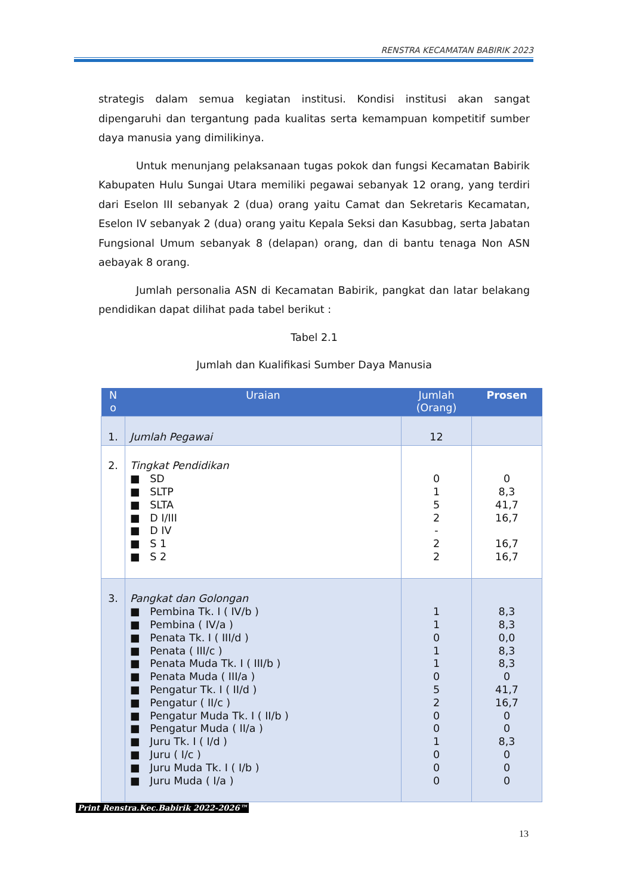RENSTRA KECAMATAN BABIRIK 2023
strategis dalam semua kegiatan institusi. Kondisi institusi akan sangat dipengaruhi dan tergantung pada kualitas serta kemampuan kompetitif sumber daya manusia yang dimilikinya.
Untuk menunjang pelaksanaan tugas pokok dan fungsi Kecamatan Babirik Kabupaten Hulu Sungai Utara memiliki pegawai sebanyak 12 orang, yang terdiri dari Eselon III sebanyak 2 (dua) orang yaitu Camat dan Sekretaris Kecamatan, Eselon IV sebanyak 2 (dua) orang yaitu Kepala Seksi dan Kasubbag, serta Jabatan Fungsional Umum sebanyak 8 (delapan) orang, dan di bantu tenaga Non ASN aebayak 8 orang.
Jumlah personalia ASN di Kecamatan Babirik, pangkat dan latar belakang pendidikan dapat dilihat pada tabel berikut :
Tabel 2.1
Jumlah dan Kualifikasi Sumber Daya Manusia
| N o | Uraian | Jumlah (Orang) | Prosen |
| --- | --- | --- | --- |
| 1. | Jumlah Pegawai | 12 | |
| 2. | Tingkat Pendidikan ■ SD ■ SLTP ■ SLTA ■ D I/III ■ D IV ■ S 1 ■ S 2 | 0 1 5 2 - 2 2 | 0 8,3 41,7 16,7 16,7 16,7 |
| 3. | Pangkat dan Golongan ■ Pembina Tk. I ( IV/b ) ■ Pembina ( IV/a ) ■ Penata Tk. I ( III/d ) ■ Penata ( III/c ) ■ Penata Muda Tk. I ( III/b ) ■ Penata Muda ( III/a ) ■ Pengatur Tk. I ( II/d ) ■ Pengatur ( II/c ) ■ Pengatur Muda Tk. I ( II/b ) ■ Pengatur Muda ( II/a ) ■ Juru Tk. I ( I/d ) ■ Juru ( I/c ) ■ Juru Muda Tk. I ( I/b ) ■ Juru Muda ( I/a ) | 1 1 0 1 1 0 5 2 0 0 1 0 0 0 | 8,3 8,3 0,0 8,3 8,3 0 41,7 16,7 0 0 8,3 0 0 0 |
Print Renstra.Kec.Babirik 2022-2026™
13